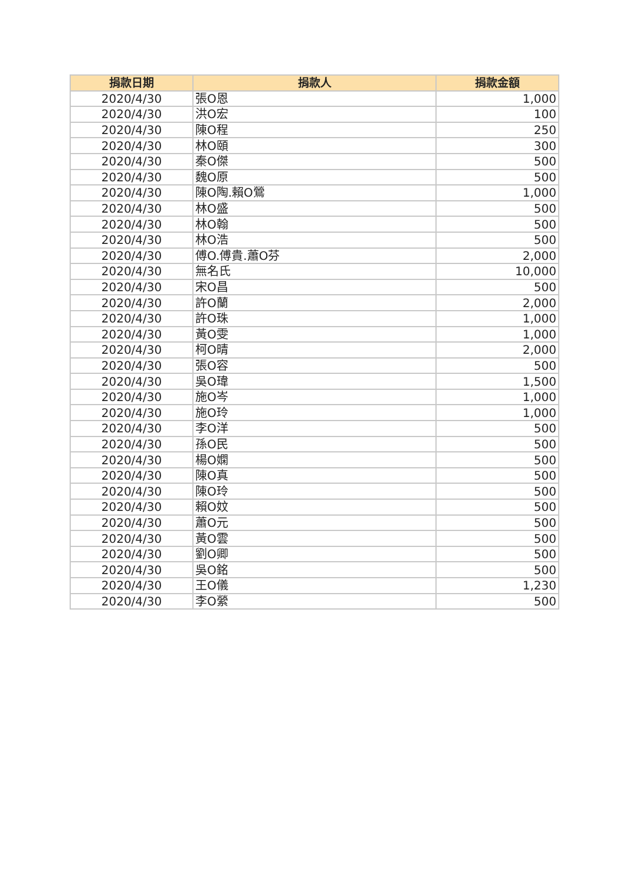| 捐款日期 | 捐款人 | 捐款金額 |
| --- | --- | --- |
| 2020/4/30 | 張O恩 | 1,000 |
| 2020/4/30 | 洪O宏 | 100 |
| 2020/4/30 | 陳O程 | 250 |
| 2020/4/30 | 林O頤 | 300 |
| 2020/4/30 | 秦O傑 | 500 |
| 2020/4/30 | 魏O原 | 500 |
| 2020/4/30 | 陳O陶.賴O鶯 | 1,000 |
| 2020/4/30 | 林O盛 | 500 |
| 2020/4/30 | 林O翰 | 500 |
| 2020/4/30 | 林O浩 | 500 |
| 2020/4/30 | 傅O.傅貴.蕭O芬 | 2,000 |
| 2020/4/30 | 無名氏 | 10,000 |
| 2020/4/30 | 宋O昌 | 500 |
| 2020/4/30 | 許O蘭 | 2,000 |
| 2020/4/30 | 許O珠 | 1,000 |
| 2020/4/30 | 黃O雯 | 1,000 |
| 2020/4/30 | 柯O晴 | 2,000 |
| 2020/4/30 | 張O容 | 500 |
| 2020/4/30 | 吳O瑋 | 1,500 |
| 2020/4/30 | 施O岑 | 1,000 |
| 2020/4/30 | 施O玲 | 1,000 |
| 2020/4/30 | 李O洋 | 500 |
| 2020/4/30 | 孫O民 | 500 |
| 2020/4/30 | 楊O嫻 | 500 |
| 2020/4/30 | 陳O真 | 500 |
| 2020/4/30 | 陳O玲 | 500 |
| 2020/4/30 | 賴O妏 | 500 |
| 2020/4/30 | 蕭O元 | 500 |
| 2020/4/30 | 黃O雲 | 500 |
| 2020/4/30 | 劉O卿 | 500 |
| 2020/4/30 | 吳O銘 | 500 |
| 2020/4/30 | 王O儀 | 1,230 |
| 2020/4/30 | 李O縈 | 500 |